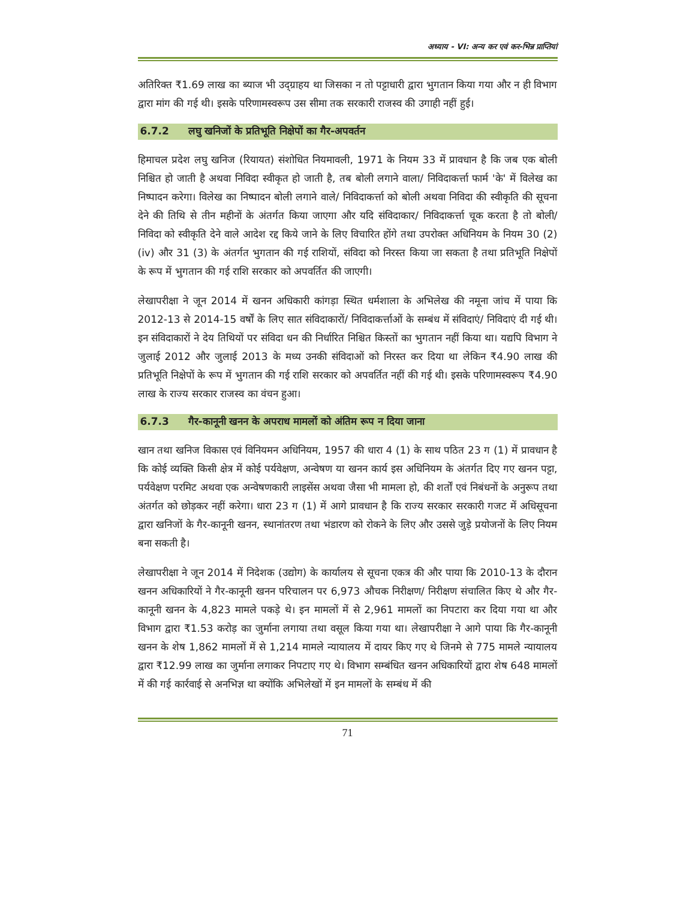अध्याय - VI: अन्य कर एवं कर-भिन्न प्राप्तियां
अतिरिक्त ₹1.69 लाख का ब्याज भी उद्ग्राहय था जिसका न तो पट्टाधारी द्वारा भुगतान किया गया और न ही विभाग द्वारा मांग की गई थी। इसके परिणामस्वरूप उस सीमा तक सरकारी राजस्व की उगाही नहीं हुई।
6.7.2 लघु खनिजों के प्रतिभूति निक्षेपों का गैर-अपवर्तन
हिमाचल प्रदेश लघु खनिज (रियायत) संशोधित नियमावली, 1971 के नियम 33 में प्रावधान है कि जब एक बोली निश्चित हो जाती है अथवा निविदा स्वीकृत हो जाती है, तब बोली लगाने वाला/ निविदाकर्त्ता फार्म 'के' में विलेख का निष्पादन करेगा। विलेख का निष्पादन बोली लगाने वाले/ निविदाकर्त्ता को बोली अथवा निविदा की स्वीकृति की सूचना देने की तिथि से तीन महीनों के अंतर्गत किया जाएगा और यदि संविदाकार/ निविदाकर्त्ता चूक करता है तो बोली/ निविदा को स्वीकृति देने वाले आदेश रद्द किये जाने के लिए विचारित होंगे तथा उपरोक्त अधिनियम के नियम 30 (2) (iv) और 31 (3) के अंतर्गत भुगतान की गई राशियों, संविदा को निरस्त किया जा सकता है तथा प्रतिभूति निक्षेपों के रूप में भुगतान की गई राशि सरकार को अपवर्तित की जाएगी।
लेखापरीक्षा ने जून 2014 में खनन अधिकारी कांगड़ा स्थित धर्मशाला के अभिलेख की नमूना जांच में पाया कि 2012-13 से 2014-15 वर्षों के लिए सात संविदाकारों/ निविदाकर्त्ताओं के सम्बंध में संविदाएं/ निविदाएं दी गई थी। इन संविदाकारों ने देय तिथियों पर संविदा धन की निर्धारित निश्चित किस्तों का भुगतान नहीं किया था। यद्यपि विभाग ने जुलाई 2012 और जुलाई 2013 के मध्य उनकी संविदाओं को निरस्त कर दिया था लेकिन ₹4.90 लाख की प्रतिभूति निक्षेपों के रूप में भुगतान की गई राशि सरकार को अपवर्तित नहीं की गई थी। इसके परिणामस्वरूप ₹4.90 लाख के राज्य सरकार राजस्व का वंचन हुआ।
6.7.3 गैर-कानूनी खनन के अपराध मामलों को अंतिम रूप न दिया जाना
खान तथा खनिज विकास एवं विनियमन अधिनियम, 1957 की धारा 4 (1) के साथ पठित 23 ग (1) में प्रावधान है कि कोई व्यक्ति किसी क्षेत्र में कोई पर्यवेक्षण, अन्वेषण या खनन कार्य इस अधिनियम के अंतर्गत दिए गए खनन पट्टा, पर्यवेक्षण परमिट अथवा एक अन्वेषणकारी लाइसेंस अथवा जैसा भी मामला हो, की शर्तों एवं निबंधनों के अनुरूप तथा अंतर्गत को छोड़कर नहीं करेगा। धारा 23 ग (1) में आगे प्रावधान है कि राज्य सरकार सरकारी गजट में अधिसूचना द्वारा खनिजों के गैर-कानूनी खनन, स्थानांतरण तथा भंडारण को रोकने के लिए और उससे जुड़े प्रयोजनों के लिए नियम बना सकती है।
लेखापरीक्षा ने जून 2014 में निदेशक (उद्योग) के कार्यालय से सूचना एकत्र की और पाया कि 2010-13 के दौरान खनन अधिकारियों ने गैर-कानूनी खनन परिचालन पर 6,973 औचक निरीक्षण/ निरीक्षण संचालित किए थे और गैर-कानूनी खनन के 4,823 मामले पकड़े थे। इन मामलों में से 2,961 मामलों का निपटारा कर दिया गया था और विभाग द्वारा ₹1.53 करोड़ का जुर्माना लगाया तथा वसूल किया गया था। लेखापरीक्षा ने आगे पाया कि गैर-कानूनी खनन के शेष 1,862 मामलों में से 1,214 मामले न्यायालय में दायर किए गए थे जिनमे से 775 मामले न्यायालय द्वारा ₹12.99 लाख का जुर्माना लगाकर निपटाए गए थे। विभाग सम्बंधित खनन अधिकारियों द्वारा शेष 648 मामलों में की गई कार्रवाई से अनभिज्ञ था क्योंकि अभिलेखों में इन मामलों के सम्बंध में की
71